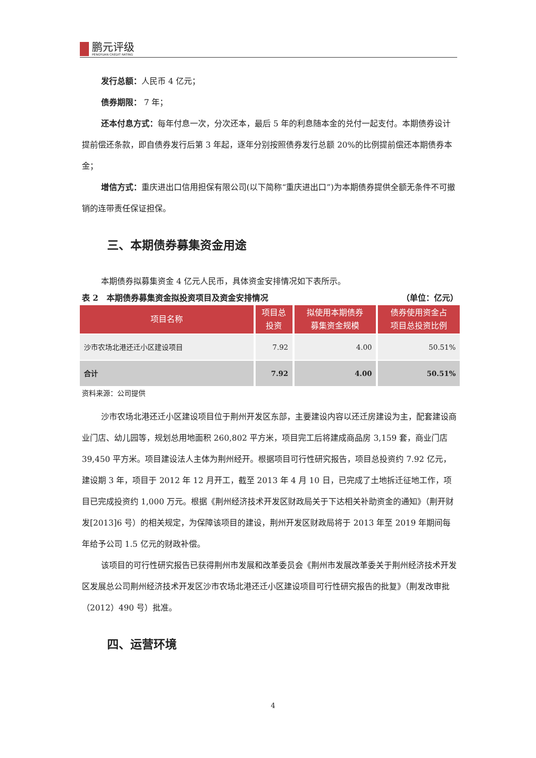鹏元评级
PENGYUAN CREDIT RATING
发行总额：人民币 4 亿元；
债券期限： 7 年；
还本付息方式：每年付息一次，分次还本，最后 5 年的利息随本金的兑付一起支付。本期债券设计提前偿还条款，即自债券发行后第 3 年起，逐年分别按照债券发行总额 20%的比例提前偿还本期债券本金；
增信方式：重庆进出口信用担保有限公司(以下简称“重庆进出口”)为本期债券提供全额无条件不可撤销的连带责任保证担保。
三、本期债券募集资金用途
本期债券拟募集资金 4 亿元人民币，具体资金安排情况如下表所示。
表 2　本期债券募集资金拟投资项目及资金安排情况 （单位：亿元）
| 项目名称 | 项目总 投资 | 拟使用本期债券 募集资金规模 | 债券使用资金占 项目总投资比例 |
| --- | --- | --- | --- |
| 沙市农场北港还迁小区建设项目 | 7.92 | 4.00 | 50.51% |
| 合计 | 7.92 | 4.00 | 50.51% |
资料来源：公司提供
沙市农场北港还迁小区建设项目位于荆州开发区东部，主要建设内容以还迁房建设为主，配套建设商业门店、幼儿园等，规划总用地面积 260,802 平方米，项目完工后将建成商品房 3,159 套，商业门店 39,450 平方米。项目建设法人主体为荆州经开。根据项目可行性研究报告，项目总投资约 7.92 亿元，建设期 3 年，项目于 2012 年 12 月开工，截至 2013 年 4 月 10 日，已完成了土地拆迁征地工作，项目已完成投资约 1,000 万元。根据《荆州经济技术开发区财政局关于下达相关补助资金的通知》（荆开财发[2013]6 号）的相关规定，为保障该项目的建设，荆州开发区财政局将于 2013 年至 2019 年期间每年给予公司 1.5 亿元的财政补偿。
该项目的可行性研究报告已获得荆州市发展和改革委员会《荆州市发展改革委关于荆州经济技术开发区发展总公司荆州经济技术开发区沙市农场北港还迁小区建设项目可行性研究报告的批复》（荆发改审批（2012）490 号）批准。
四、运营环境
4